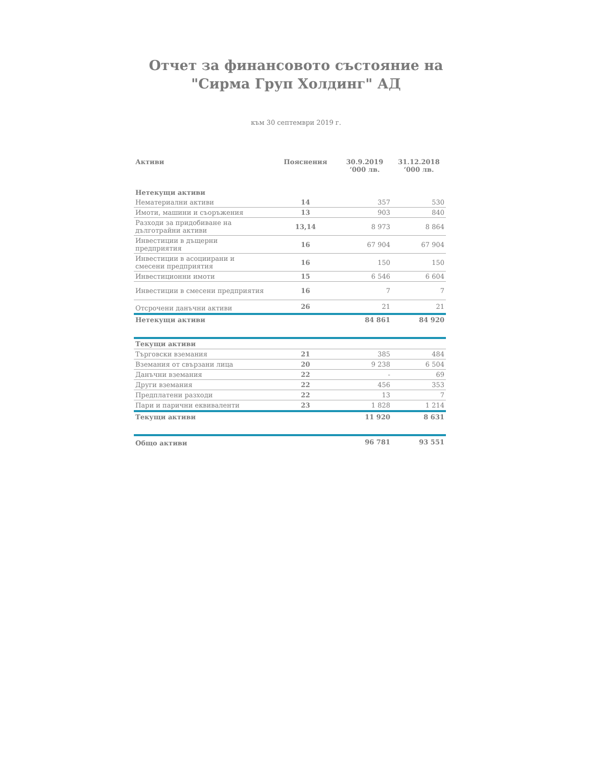Отчет за финансовото състояние на
"Сирма Груп Холдинг" АД
към 30 септември 2019 г.
| Активи | Пояснения | 30.9.2019 ‘000 лв. | 31.12.2018 ‘000 лв. |
| --- | --- | --- | --- |
| Нетекущи активи | | | |
| Нематериални активи | 14 | 357 | 530 |
| Имоти, машини и съоръжения | 13 | 903 | 840 |
| Разходи за придобиване на дълготрайни активи | 13,14 | 8 973 | 8 864 |
| Инвестиции в дъщерни предприятия | 16 | 67 904 | 67 904 |
| Инвестиции в асоциирани и смесени предприятия | 16 | 150 | 150 |
| Инвестиционни имоти | 15 | 6 546 | 6 604 |
| Инвестиции в смесени предприятия | 16 | 7 | 7 |
| Отсрочени данъчни активи | 26 | 21 | 21 |
| Нетекущи активи | | 84 861 | 84 920 |
| Текущи активи | | | |
| Търговски вземания | 21 | 385 | 484 |
| Вземания от свързани лица | 20 | 9 238 | 6 504 |
| Данъчни вземания | 22 | - | 69 |
| Други вземания | 22 | 456 | 353 |
| Предплатени разходи | 22 | 13 | 7 |
| Пари и парични еквиваленти | 23 | 1 828 | 1 214 |
| Текущи активи | | 11 920 | 8 631 |
| Общо активи | | 96 781 | 93 551 |